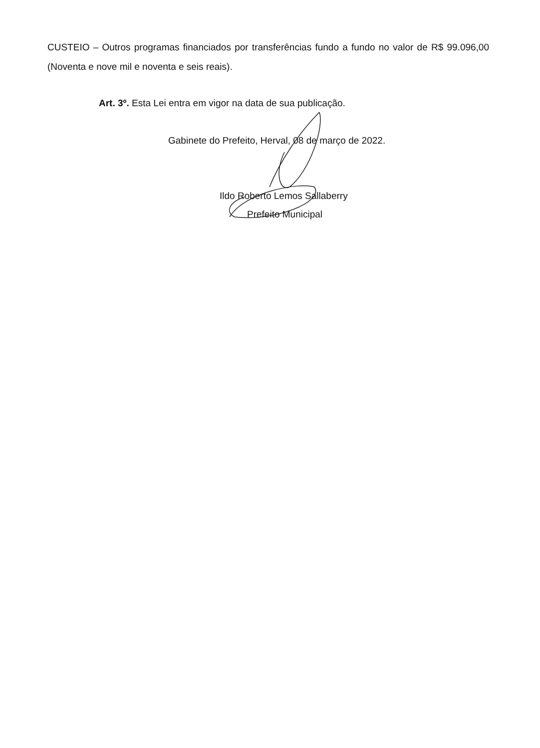CUSTEIO – Outros programas financiados por transferências fundo a fundo no valor de R$ 99.096,00 (Noventa e nove mil e noventa e seis reais).
Art. 3º. Esta Lei entra em vigor na data de sua publicação.
Gabinete do Prefeito, Herval, 08 de março de 2022.
Ildo Roberto Lemos Sallaberry
Prefeito Municipal